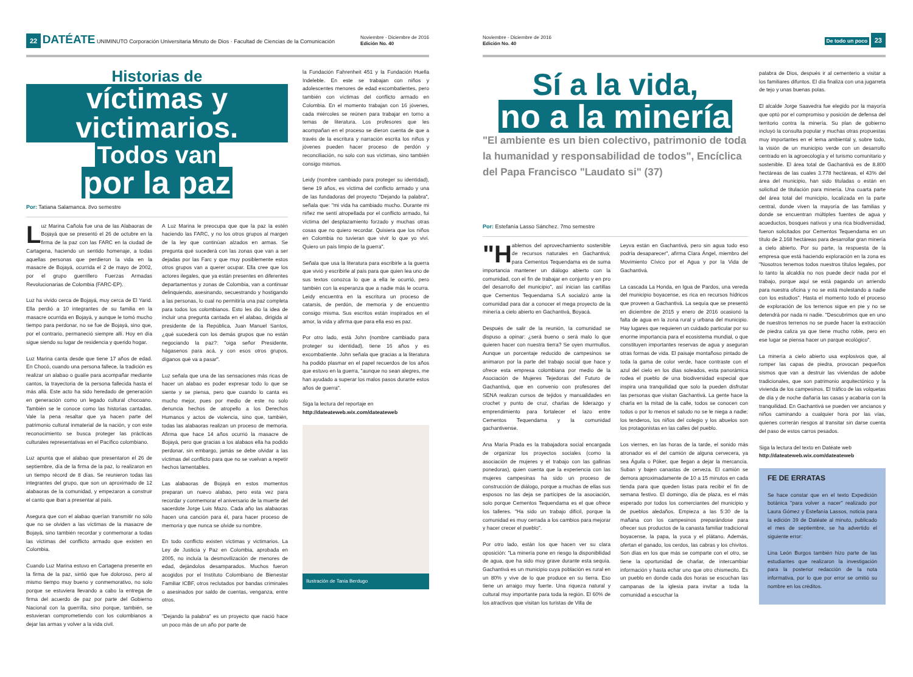22 DATÉATE UNIMINUTO Corporación Universitaria Minuto de Dios · Facultad de Ciencias de la Comunicación
Noviembre - Diciembre de 2016
Edición No. 40
Historias de
víctimas y victimarios.
Todos van
por la paz
Por: Tatiana Salamanca. 8vo semestre
Luz Marina Cañola fue una de las Alabaoras de Bojayá que se presentó el 26 de octubre en la firma de la paz con las FARC en la ciudad de Cartagena, haciendo un sentido homenaje, a todas aquellas personas que perdieron la vida en la masacre de Bojayá, ocurrida el 2 de mayo de 2002, por el grupo guerrillero Fuerzas Armadas Revolucionarias de Colombia (FARC-EP).
Luz ha vivido cerca de Bojayá, muy cerca de El Yarid. Ella perdió a 10 integrantes de su familia en la masacre ocurrida en Bojayá, y aunque le tomó mucho tiempo para perdonar, no se fue de Bojayá, sino que, por el contrario, permaneció siempre allí. Hoy en día sigue siendo su lugar de residencia y querido hogar.
Luz Marina canta desde que tiene 17 años de edad. En Chocó, cuando una persona fallece, la tradición es realizar un alabao o gualíe para acompañar mediante cantos, la trayectoria de la persona fallecida hasta el más allá. Este acto ha sido heredado de generación en generación como un legado cultural chocoano. También se le conoce como las historias cantadas. Vale la pena resaltar que ya hacen parte del patrimonio cultural inmaterial de la nación, y con este reconocimiento se busca proteger las prácticas culturales representativas en el Pacífico colombiano.
Luz apunta que el alabao que presentaron el 26 de septiembre, día de la firma de la paz, lo realizaron en un tiempo récord de 8 días. Se reunieron todas las integrantes del grupo, que son un aproximado de 12 alabaoras de la comunidad, y empezaron a construir el canto que iban a presentar al país.
Asegura que con el alabao querían transmitir no sólo que no se olviden a las víctimas de la masacre de Bojayá, sino también recordar y conmemorar a todas las víctimas del conflicto armado que existen en Colombia.
Cuando Luz Marina estuvo en Cartagena presente en la firma de la paz, sintió que fue doloroso, pero al mismo tiempo muy bueno y conmemorativo, no solo porque se estuviera llevando a cabo la entrega de firma del acuerdo de paz por parte del Gobierno Nacional con la guerrilla, sino porque, también, se estuvieran comprometiendo con los colombianos a dejar las armas y volver a la vida civil.
A Luz Marina le preocupa que que la paz la estén haciendo las FARC, y no los otros grupos al margen de la ley que continúan alzados en armas. Se pregunta qué sucederá con las zonas que van a ser dejadas por las Farc y que muy posiblemente estos otros grupos van a querer ocupar. Ella cree que los actores ilegales, que ya están presentes en diferentes departamentos y zonas de Colombia, van a continuar delinquiendo, asesinando, secuestrando y hostigando a las personas, lo cual no permitiría una paz completa para todos los colombianos. Esto les dio la idea de incluir una pregunta cantada en el alabao, dirigida al presidente de la República, Juan Manuel Santos, ¿qué sucederá con los demás grupos que no están negociando la paz?: "oiga señor Presidente, hágasenos para acá, y con esos otros grupos, díganos qué va a pasar".
Luz señala que una de las sensaciones más ricas de hacer un alabao es poder expresar todo lo que se siente y se piensa, pero que cuando lo canta es mucho mejor, pues por medio de este no solo denuncia hechos de atropello a los Derechos Humanos y actos de violencia, sino que, también, todas las alabaoras realizan un proceso de memoria. Afirma que hace 14 años ocurrió la masacre de Bojayá, pero que gracias a los alabaos ella ha podido perdonar, sin embargo, jamás se debe olvidar a las víctimas del conflicto para que no se vuelvan a repetir hechos lamentables.
Las alabaoras de Bojayá en estos momentos preparan un nuevo alabao, pero esta vez para recordar y conmemorar el aniversario de la muerte del sacerdote Jorge Luis Mazo. Cada año las alabaoras hacen una canción para él, para hacer proceso de memoria y que nunca se olvide su nombre.
En todo conflicto existen víctimas y victimarios. La Ley de Justicia y Paz en Colombia, aprobada en 2005, no incluía la desmovilización de menores de edad, dejándolos desamparados. Muchos fueron acogidos por el Instituto Colombiano de Bienestar Familiar ICBF, otros reclutados por bandas criminales o asesinados por saldo de cuentas, venganza, entre otros.
"Dejando la palabra" es un proyecto que nació hace un poco más de un año por parte de
la Fundación Fahrenheit 451 y la Fundación Huella Indeleble. En este se trabajan con niños y adolescentes menores de edad excombatientes, pero también con víctimas del conflicto armado en Colombia. En el momento trabajan con 16 jóvenes, cada miércoles se reúnen para trabajar en torno a temas de literatura. Los profesores que les acompañan en el proceso se dieron cuenta de que a través de la escritura y narración escrita los niños y jóvenes pueden hacer proceso de perdón y reconciliación, no solo con sus víctimas, sino también consigo mismos.
Leidy (nombre cambiado para proteger su identidad), tiene 19 años, es víctima del conflicto armado y una de las fundadoras del proyecto "Dejando la palabra", señala que: "mi vida ha cambiado mucho. Durante mi niñez me sentí atropellada por el conflicto armado, fui víctima del desplazamiento forzado y muchas otras cosas que no quiero recordar. Quisiera que los niños en Colombia no tuvieran que vivir lo que yo viví. Quiero un país limpio de la guerra".
Señala que usa la literatura para escribirle a la guerra que vivió y escribirle al país para que quien lea uno de sus textos conozca lo que a ella le ocurrió, pero también con la esperanza que a nadie más le ocurra. Leidy encuentra en la escritura un proceso de catarsis, de perdón, de memoria y de encuentro consigo misma. Sus escritos están inspirados en el amor, la vida y afirma que para ella eso es paz.
Por otro lado, está John (nombre cambiado para proteger su identidad), tiene 16 años y es excombatiente. John señala que gracias a la literatura ha podido plasmar en el papel recuerdos de los años que estuvo en la guerra, "aunque no sean alegres, me han ayudado a superar los malos pasos durante estos años de guerra".
Siga la lectura del reportaje en
http://dateateweb.wix.com/dateateweb
Ilustración de Tania Berdugo
Noviembre - Diciembre de 2016
Edición No. 40
De todo un poco 23
Sí a la vida,
no a la minería
"El ambiente es un bien colectivo, patrimonio de toda la humanidad y responsabilidad de todos", Encíclica del Papa Francisco "Laudato si" (37)
Por: Estefanía Lasso Sánchez. 7mo semestre
"H ablemos del aprovechamiento sostenible de recursos naturales en Gachantivá; para Cementos Tequendama es de suma importancia mantener un diálogo abierto con la comunidad, con el fin de trabajar en conjunto y en pro del desarrollo del municipio", así inician las cartillas que Cementos Tequendama S.A socializó ante la comunidad para dar a conocer el mega proyecto de la minería a cielo abierto en Gachantivá, Boyacá.
Después de salir de la reunión, la comunidad se dispuso a opinar: ¿será bueno o será malo lo que quieren hacer con nuestra tierra? Se oyen murmullos. Aunque un porcentaje reducido de campesinos se animaron por la parte del trabajo social que hace y ofrece esta empresa colombiana por medio de la Asociación de Mujeres Tejedoras del Futuro de Gachantivá, que en convenio con profesores del SENA realizan cursos de tejidos y manualidades en crochet y punto de cruz, charlas de liderazgo y emprendimiento para fortalecer el lazo entre Cementos Tequendama y la comunidad gachantivense.
Ana María Prada es la trabajadora social encargada de organizar los proyectos sociales (como la asociación de mujeres y el trabajo con las gallinas ponedoras), quien cuenta que la experiencia con las mujeres campesinas ha sido un proceso de construcción de diálogo, porque a muchas de ellas sus esposos no las deja se partícipes de la asociación, solo porque Cementos Tequendama es el que ofrece los talleres. "Ha sido un trabajo difícil, porque la comunidad es muy cerrada a los cambios para mejorar y hacer crecer el pueblo".
Por otro lado, están los que hacen ver su clara oposición: "La minería pone en riesgo la disponibilidad de agua, que ha sido muy grave durante esta sequía. Gachantivá es un municipio cuya población es rural en un 80% y vive de lo que produce en su tierra. Eso tiene un arraigo muy fuerte. Una riqueza natural y cultural muy importante para toda la región. El 60% de los atractivos que visitan los turistas de Villa de
Leyva están en Gachantivá, pero sin agua todo eso podría desaparecer", afirma Clara Ángel, miembro del Movimiento Cívico por el Agua y por la Vida de Gachantivá.
La cascada La Honda, en Igua de Pardos, una vereda del municipio boyacense, es rica en recursos hídricos que proveen a Gachantivá. La sequía que se presentó en diciembre de 2015 y enero de 2016 ocasionó la falta de agua en la zona rural y urbana del municipio. Hay lugares que requieren un cuidado particular por su enorme importancia para el ecosistema mundial, o que constituyen importantes reservas de agua y aseguran otras formas de vida. El paisaje montañoso pintado de toda la gama de color verde, hace contraste con el azul del cielo en los días soleados, esta panorámica rodea el pueblo de una biodiversidad especial que inspira una tranquilidad que solo la pueden disfrutar las personas que visitan Gachantivá. La gente hace la charla en la mitad de la calle, todos se conocen con todos o por lo menos el saludo no se le niega a nadie; los tenderos, los niños del colegio y los abuelos son los protagonistas en las calles del pueblo.
Los viernes, en las horas de la tarde, el sonido más atronador es el del camión de alguna cervecera, ya sea Águila o Póker, que llegan a dejar la mercancía. Suban y bajen canastas de cerveza. El camión se demora aproximadamente de 10 a 15 minutos en cada tienda para que queden listas para recibir el fin de semana festivo. El domingo, día de plaza, es el más esperado por todos los comerciantes del municipio y de pueblos aledaños. Empieza a las 5:30 de la mañana con los campesinos preparándose para ofrecer sus productos de la canasta familiar tradicional boyacense, la papa, la yuca y el plátano. Además, ofertan el ganado, los cerdos, las cabras y los chivitos. Son días en los que más se comparte con el otro, se tiene la oportunidad de charlar, de intercambiar información y hasta echar uno que otro chismecito. Es un pueblo en donde cada dos horas se escuchan las campanas de la iglesia para invitar a toda la comunidad a escuchar la
palabra de Dios, después ir al cementerio a visitar a los familiares difuntos. El día finaliza con una jugarreta de tejo y unas buenas polas.
El alcalde Jorge Saavedra fue elegido por la mayoría que optó por el compromiso y posición de defensa del territorio contra la minería. Su plan de gobierno incluyó la consulta popular y muchas otras propuestas muy importantes en el tema ambiental y, sobre todo, la visión de un municipio verde con un desarrollo centrado en la agroecología y el turismo comunitario y sostenible. El área total de Gachantivá es de 8.800 hectáreas de las cuales 3.778 hectáreas, el 43% del área del municipio, han sido tituladas o están en solicitud de titulación para minería. Una cuarta parte del área total del municipio, localizada en la parte central, donde viven la mayoría de las familias y donde se encuentran múltiples fuentes de agua y acueductos, bosques nativos y una rica biodiversidad, fueron solicitados por Cementos Tequendama en un título de 2.168 hectáreas para desarrollar gran minería a cielo abierto. Por su parte, la respuesta de la empresa que está haciendo exploración en la zona es "Nosotros tenemos todos nuestros títulos legales, por lo tanto la alcaldía no nos puede decir nada por el trabajo, porque aquí se está pagando un arriendo para nuestra oficina y no se está molestando a nadie con los estudios". Hasta el momento todo el proceso de exploración de los terrenos sigue en pie y no se detendrá por nada ni nadie. "Descubrimos que en uno de nuestros terrenos no se puede hacer la extracción de piedra caliza ya que tiene mucho roble, pero en ese lugar se piensa hacer un parque ecológico".
La minería a cielo abierto usa explosivos que, al romper las capas de piedra, provocan pequeños sismos que van a destruir las viviendas de adobe tradicionales, que son patrimonio arquitectónico y la vivienda de los campesinos. El tráfico de las volquetas de día y de noche dañaría las casas y acabaría con la tranquilidad. En Gachantivá se pueden ver ancianos y niños caminando a cualquier hora por las vías, quienes correrán riesgos al transitar sin darse cuenta del paso de estos carros pesados.
Siga la lectura del texto en Datéate web
http://dateateweb.wix.com/dateateweb
FE DE ERRATAS
Se hace constar que en el texto Expedición botánica "para volver a nacer" realizado por Laura Gómez y Estefanía Lassos, noticia para la edición 39 de Datéate al minuto, publicado el mes de septiembre, se ha advertido el siguiente error:
Lina León Burgos también hizo parte de las estudiantes que realizaron la investigación para la posterior redacción de la nota informativa, por lo que por error se omitió su nombre en los créditos.